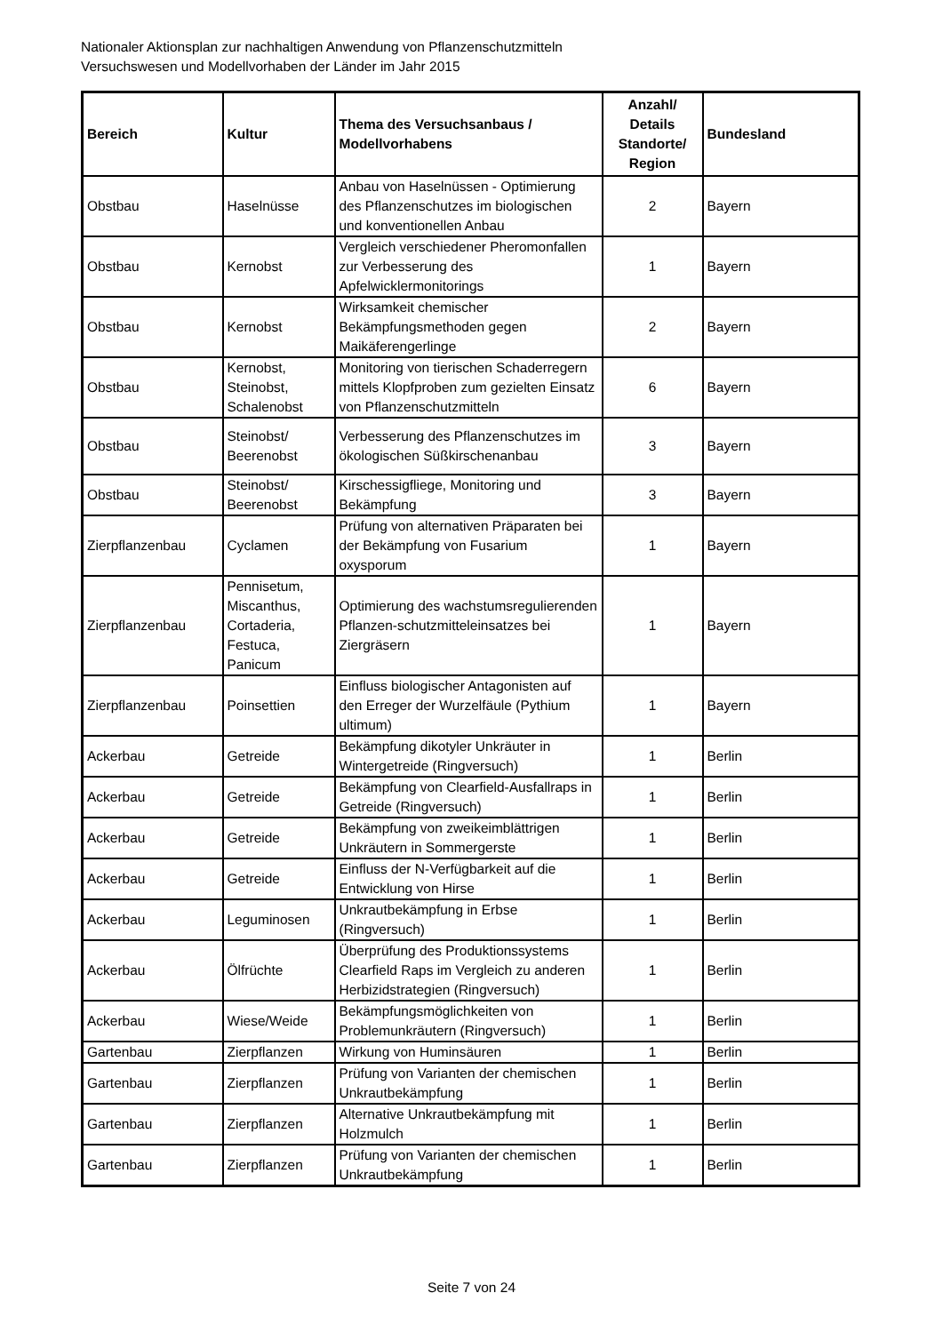Nationaler Aktionsplan zur nachhaltigen Anwendung von Pflanzenschutzmitteln
Versuchswesen und Modellvorhaben der Länder im Jahr 2015
| Bereich | Kultur | Thema des Versuchsanbaus / Modellvorhabens | Anzahl/ Details Standorte/ Region | Bundesland |
| --- | --- | --- | --- | --- |
| Obstbau | Haselnüsse | Anbau von Haselnüssen - Optimierung des Pflanzenschutzes im biologischen und konventionellen Anbau | 2 | Bayern |
| Obstbau | Kernobst | Vergleich verschiedener Pheromonfallen zur Verbesserung des Apfelwicklermonitorings | 1 | Bayern |
| Obstbau | Kernobst | Wirksamkeit chemischer Bekämpfungsmethoden gegen Maikäferengerlinge | 2 | Bayern |
| Obstbau | Kernobst, Steinobst, Schalenobst | Monitoring von tierischen Schaderregern mittels Klopfproben zum gezielten Einsatz von Pflanzenschutzmitteln | 6 | Bayern |
| Obstbau | Steinobst/ Beerenobst | Verbesserung des Pflanzenschutzes im ökologischen Süßkirschenanbau | 3 | Bayern |
| Obstbau | Steinobst/ Beerenobst | Kirschessigfliege, Monitoring und Bekämpfung | 3 | Bayern |
| Zierpflanzenbau | Cyclamen | Prüfung von alternativen Präparaten bei der Bekämpfung von Fusarium oxysporum | 1 | Bayern |
| Zierpflanzenbau | Pennisetum, Miscanthus, Cortaderia, Festuca, Panicum | Optimierung des wachstumsregulierenden Pflanzen-schutzmitteleinsatzes bei Ziergräsern | 1 | Bayern |
| Zierpflanzenbau | Poinsettien | Einfluss biologischer Antagonisten auf den Erreger der Wurzelfäule (Pythium ultimum) | 1 | Bayern |
| Ackerbau | Getreide | Bekämpfung dikotyler Unkräuter in Wintergetreide (Ringversuch) | 1 | Berlin |
| Ackerbau | Getreide | Bekämpfung von Clearfield-Ausfallraps in Getreide (Ringversuch) | 1 | Berlin |
| Ackerbau | Getreide | Bekämpfung von zweikeimblättrigen Unkräutern in Sommergerste | 1 | Berlin |
| Ackerbau | Getreide | Einfluss der N-Verfügbarkeit auf die Entwicklung von Hirse | 1 | Berlin |
| Ackerbau | Leguminosen | Unkrautbekämpfung in Erbse (Ringversuch) | 1 | Berlin |
| Ackerbau | Ölfrüchte | Überprüfung des Produktionssystems Clearfield Raps im Vergleich zu anderen Herbizidstrategien (Ringversuch) | 1 | Berlin |
| Ackerbau | Wiese/Weide | Bekämpfungsmöglichkeiten von Problemunkräutern (Ringversuch) | 1 | Berlin |
| Gartenbau | Zierpflanzen | Wirkung von Huminsäuren | 1 | Berlin |
| Gartenbau | Zierpflanzen | Prüfung von Varianten der chemischen Unkrautbekämpfung | 1 | Berlin |
| Gartenbau | Zierpflanzen | Alternative Unkrautbekämpfung mit Holzmulch | 1 | Berlin |
| Gartenbau | Zierpflanzen | Prüfung von Varianten der chemischen Unkrautbekämpfung | 1 | Berlin |
Seite 7 von 24